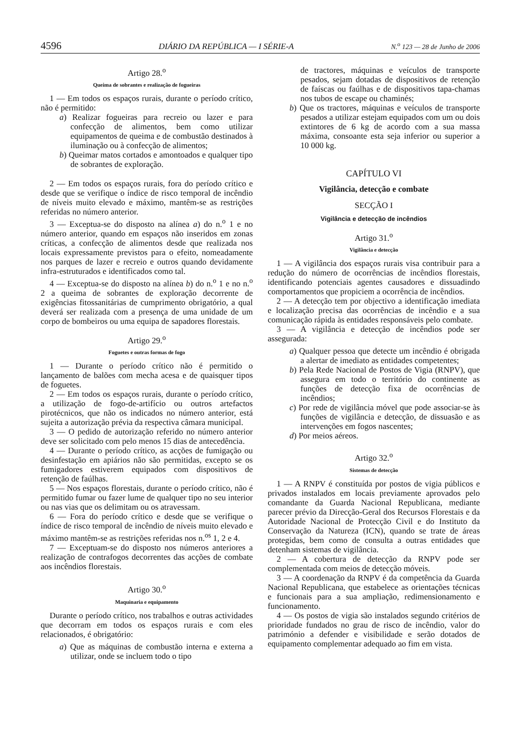4596 DIÁRIO DA REPÚBLICA — I SÉRIE-A N.<sup>o</sup> 123 — 28 de Junho de 2006
Artigo 28.<sup>o</sup>
Queima de sobrantes e realização de fogueiras
1 — Em todos os espaços rurais, durante o período crítico, não é permitido:
a) Realizar fogueiras para recreio ou lazer e para confecção de alimentos, bem como utilizar equipamentos de queima e de combustão destinados à iluminação ou à confecção de alimentos;
b) Queimar matos cortados e amontoados e qualquer tipo de sobrantes de exploração.
2 — Em todos os espaços rurais, fora do período crítico e desde que se verifique o índice de risco temporal de incêndio de níveis muito elevado e máximo, mantêm-se as restrições referidas no número anterior.
3 — Exceptua-se do disposto na alínea a) do n.<sup>o</sup> 1 e no número anterior, quando em espaços não inseridos em zonas críticas, a confecção de alimentos desde que realizada nos locais expressamente previstos para o efeito, nomeadamente nos parques de lazer e recreio e outros quando devidamente infra-estruturados e identificados como tal.
4 — Exceptua-se do disposto na alínea b) do n.<sup>o</sup> 1 e no n.<sup>o</sup> 2 a queima de sobrantes de exploração decorrente de exigências fitossanitárias de cumprimento obrigatório, a qual deverá ser realizada com a presença de uma unidade de um corpo de bombeiros ou uma equipa de sapadores florestais.
Artigo 29.<sup>o</sup>
Foguetes e outras formas de fogo
1 — Durante o período crítico não é permitido o lançamento de balões com mecha acesa e de quaisquer tipos de foguetes.
2 — Em todos os espaços rurais, durante o período crítico, a utilização de fogo-de-artifício ou outros artefactos pirotécnicos, que não os indicados no número anterior, está sujeita a autorização prévia da respectiva câmara municipal.
3 — O pedido de autorização referido no número anterior deve ser solicitado com pelo menos 15 dias de antecedência.
4 — Durante o período crítico, as acções de fumigação ou desinfestação em apiários não são permitidas, excepto se os fumigadores estiverem equipados com dispositivos de retenção de faúlhas.
5 — Nos espaços florestais, durante o período crítico, não é permitido fumar ou fazer lume de qualquer tipo no seu interior ou nas vias que os delimitam ou os atravessam.
6 — Fora do período crítico e desde que se verifique o índice de risco temporal de incêndio de níveis muito elevado e máximo mantêm-se as restrições referidas nos n.<sup>os</sup> 1, 2 e 4.
7 — Exceptuam-se do disposto nos números anteriores a realização de contrafogos decorrentes das acções de combate aos incêndios florestais.
Artigo 30.<sup>o</sup>
Maquinaria e equipamento
Durante o período crítico, nos trabalhos e outras actividades que decorram em todos os espaços rurais e com eles relacionados, é obrigatório:
a) Que as máquinas de combustão interna e externa a utilizar, onde se incluem todo o tipo
de tractores, máquinas e veículos de transporte pesados, sejam dotadas de dispositivos de retenção de faíscas ou faúlhas e de dispositivos tapa-chamas nos tubos de escape ou chaminés;
b) Que os tractores, máquinas e veículos de transporte pesados a utilizar estejam equipados com um ou dois extintores de 6 kg de acordo com a sua massa máxima, consoante esta seja inferior ou superior a 10 000 kg.
CAPÍTULO VI
Vigilância, detecção e combate
SECÇÃO I
Vigilância e detecção de incêndios
Artigo 31.<sup>o</sup>
Vigilância e detecção
1 — A vigilância dos espaços rurais visa contribuir para a redução do número de ocorrências de incêndios florestais, identificando potenciais agentes causadores e dissuadindo comportamentos que propiciem a ocorrência de incêndios.
2 — A detecção tem por objectivo a identificação imediata e localização precisa das ocorrências de incêndio e a sua comunicação rápida às entidades responsáveis pelo combate.
3 — A vigilância e detecção de incêndios pode ser assegurada:
a) Qualquer pessoa que detecte um incêndio é obrigada a alertar de imediato as entidades competentes;
b) Pela Rede Nacional de Postos de Vigia (RNPV), que assegura em todo o território do continente as funções de detecção fixa de ocorrências de incêndios;
c) Por rede de vigilância móvel que pode associar-se às funções de vigilância e detecção, de dissuasão e as intervenções em fogos nascentes;
d) Por meios aéreos.
Artigo 32.<sup>o</sup>
Sistemas de detecção
1 — A RNPV é constituída por postos de vigia públicos e privados instalados em locais previamente aprovados pelo comandante da Guarda Nacional Republicana, mediante parecer prévio da Direcção-Geral dos Recursos Florestais e da Autoridade Nacional de Protecção Civil e do Instituto da Conservação da Natureza (ICN), quando se trate de áreas protegidas, bem como de consulta a outras entidades que detenham sistemas de vigilância.
2 — A cobertura de detecção da RNPV pode ser complementada com meios de detecção móveis.
3 — A coordenação da RNPV é da competência da Guarda Nacional Republicana, que estabelece as orientações técnicas e funcionais para a sua ampliação, redimensionamento e funcionamento.
4 — Os postos de vigia são instalados segundo critérios de prioridade fundados no grau de risco de incêndio, valor do património a defender e visibilidade e serão dotados de equipamento complementar adequado ao fim em vista.